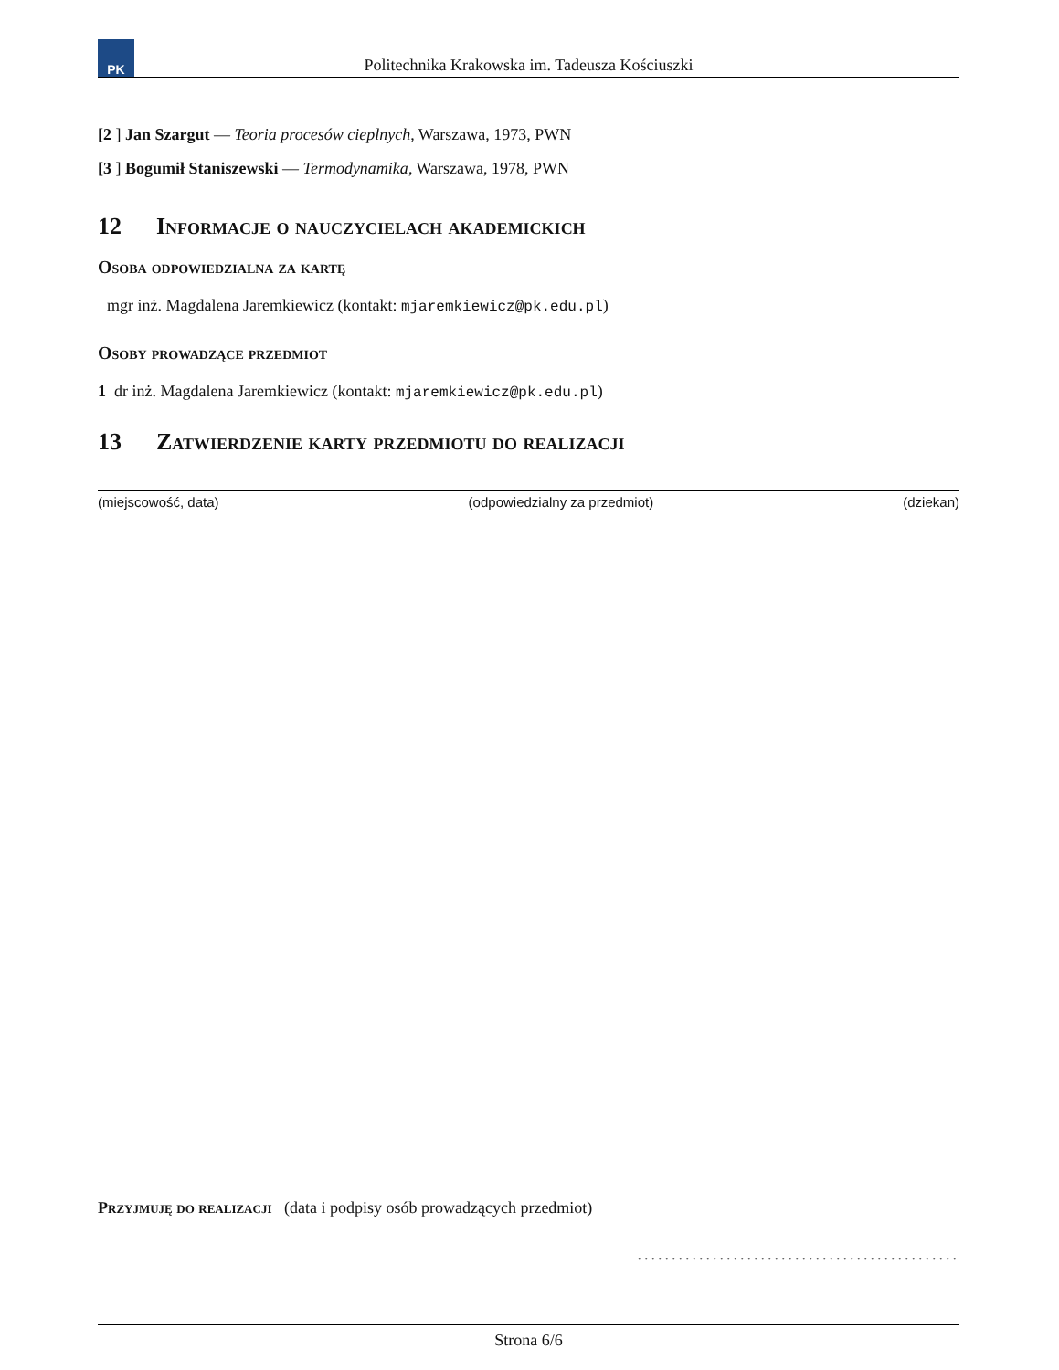PK
Politechnika Krakowska im. Tadeusza Kościuszki
[2 ] Jan Szargut — Teoria procesów cieplnych, Warszawa, 1973, PWN
[3 ] Bogumił Staniszewski — Termodynamika, Warszawa, 1978, PWN
12 Informacje o nauczycielach akademickich
Osoba odpowiedzialna za kartę
mgr inż. Magdalena Jaremkiewicz (kontakt: mjaremkiewicz@pk.edu.pl)
Osoby prowadzące przedmiot
1 dr inż. Magdalena Jaremkiewicz (kontakt: mjaremkiewicz@pk.edu.pl)
13 Zatwierdzenie karty przedmiotu do realizacji
(miejscowość, data) (odpowiedzialny za przedmiot) (dziekan)
Przyjmuję do realizacji (data i podpisy osób prowadzących przedmiot)
...............................................
Strona 6/6